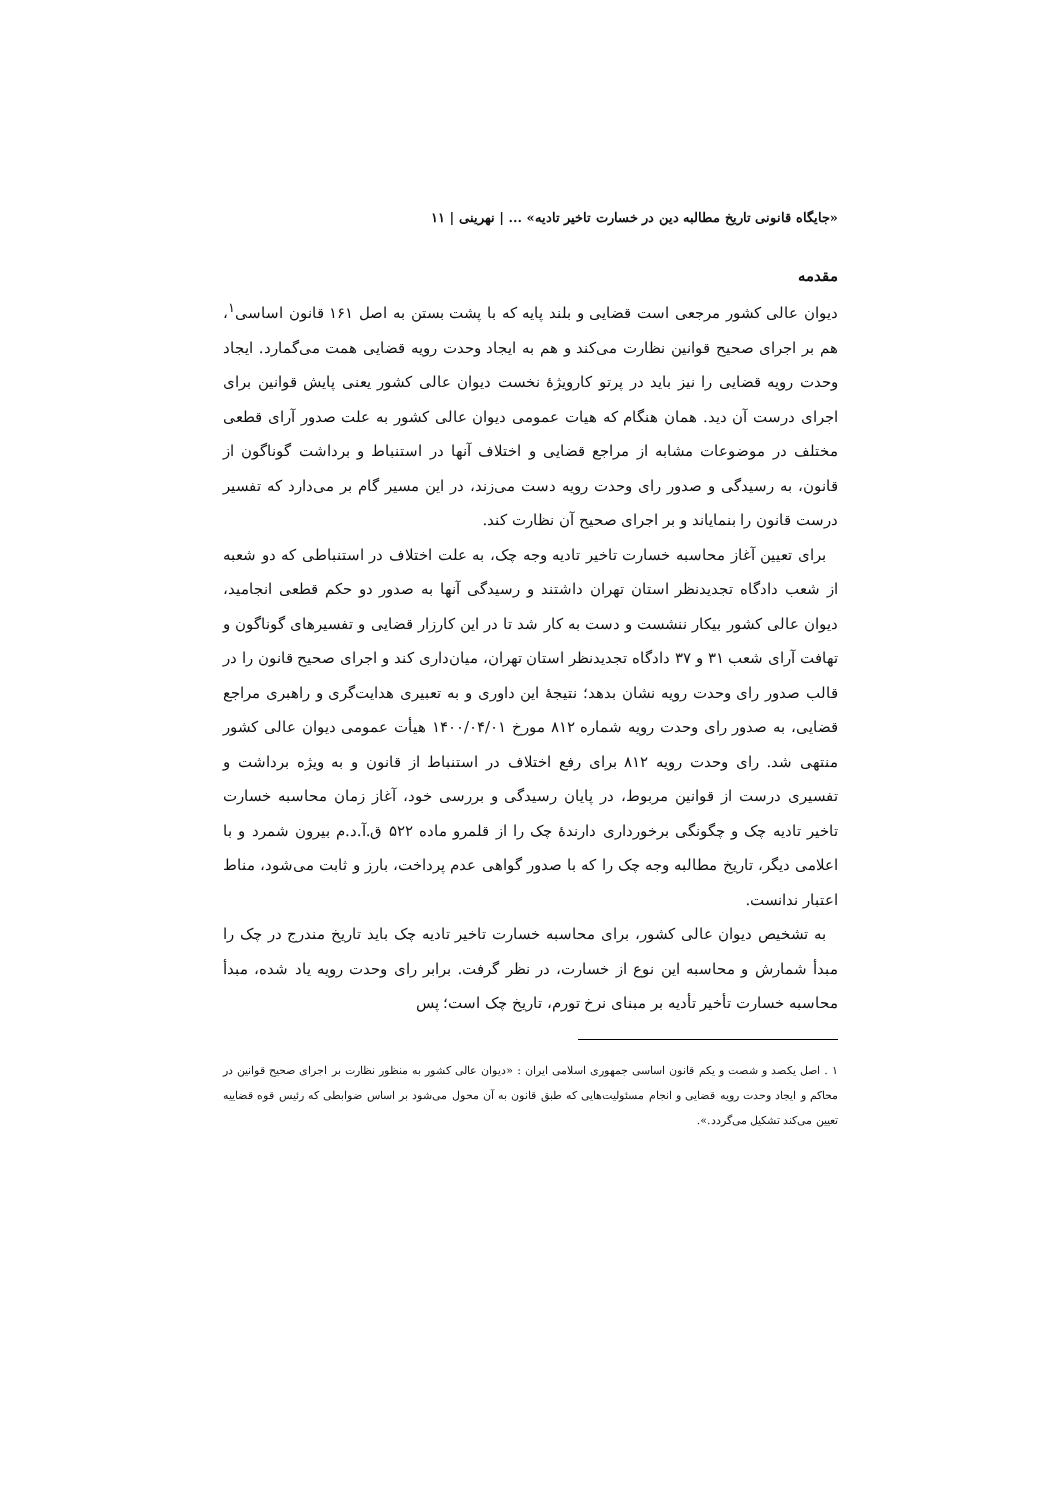«جایگاه قانونی تاریخ مطالبه دین در خسارت تاخیر تادیه» ... | نهرینی | ۱۱
مقدمه
دیوان عالی کشور مرجعی است قضایی و بلند پایه که با پشت بستن به اصل ۱۶۱ قانون اساسی<sup>۱</sup>، هم بر اجرای صحیح قوانین نظارت می‌کند و هم به ایجاد وحدت رویه قضایی همت می‌گمارد. ایجاد وحدت رویه قضایی را نیز باید در پرتو کارویژهٔ نخست دیوان عالی کشور یعنی پایش قوانین برای اجرای درست آن دید. همان هنگام که هیات عمومی دیوان عالی کشور به علت صدور آرای قطعی مختلف در موضوعات مشابه از مراجع قضایی و اختلاف آنها در استنباط و برداشت گوناگون از قانون، به رسیدگی و صدور رای وحدت رویه دست می‌زند، در این مسیر گام بر می‌دارد که تفسیر درست قانون را بنمایاند و بر اجرای صحیح آن نظارت کند.
برای تعیین آغاز محاسبه خسارت تاخیر تادیه وجه چک، به علت اختلاف در استنباطی که دو شعبه از شعب دادگاه تجدیدنظر استان تهران داشتند و رسیدگی آنها به صدور دو حکم قطعی انجامید، دیوان عالی کشور بیکار ننشست و دست به کار شد تا در این کارزار قضایی و تفسیرهای گوناگون و تهافت آرای شعب ۳۱ و ۳۷ دادگاه تجدیدنظر استان تهران، میان‌داری کند و اجرای صحیح قانون را در قالب صدور رای وحدت رویه نشان بدهد؛ نتیجهٔ این داوری و به تعبیری هدایت‌گری و راهبری مراجع قضایی، به صدور رای وحدت رویه شماره ۸۱۲ مورخ ۱۴۰۰/۰۴/۰۱ هیأت عمومی دیوان عالی کشور منتهی شد. رای وحدت رویه ۸۱۲ برای رفع اختلاف در استنباط از قانون و به ویژه برداشت و تفسیری درست از قوانین مربوط، در پایان رسیدگی و بررسی خود، آغاز زمان محاسبه خسارت تاخیر تادیه چک و چگونگی برخورداری دارندهٔ چک را از قلمرو ماده ۵۲۲ ق.آ.د.م بیرون شمرد و با اعلامی دیگر، تاریخ مطالبه وجه چک را که با صدور گواهی عدم پرداخت، بارز و ثابت می‌شود، مناط اعتبار ندانست.
به تشخیص دیوان عالی کشور، برای محاسبه خسارت تاخیر تادیه چک باید تاریخ مندرج در چک را مبدأ شمارش و محاسبه این نوع از خسارت، در نظر گرفت. برابر رای وحدت رویه یاد شده، مبدأ محاسبه خسارت تأخیر تأدیه بر مبنای نرخ تورم، تاریخ چک است؛ پس
۱ . اصل یکصد و شصت و یکم قانون اساسی جمهوری اسلامی ایران : «دیوان عالی کشور به منظور نظارت بر اجرای صحیح قوانین در محاکم و ایجاد وحدت رویه قضایی و انجام مسئولیت‌هایی که طبق قانون به آن محول می‌شود بر اساس ضوابطی که رئیس قوه قضاییه تعیین می‌کند تشکیل می‌گردد.».